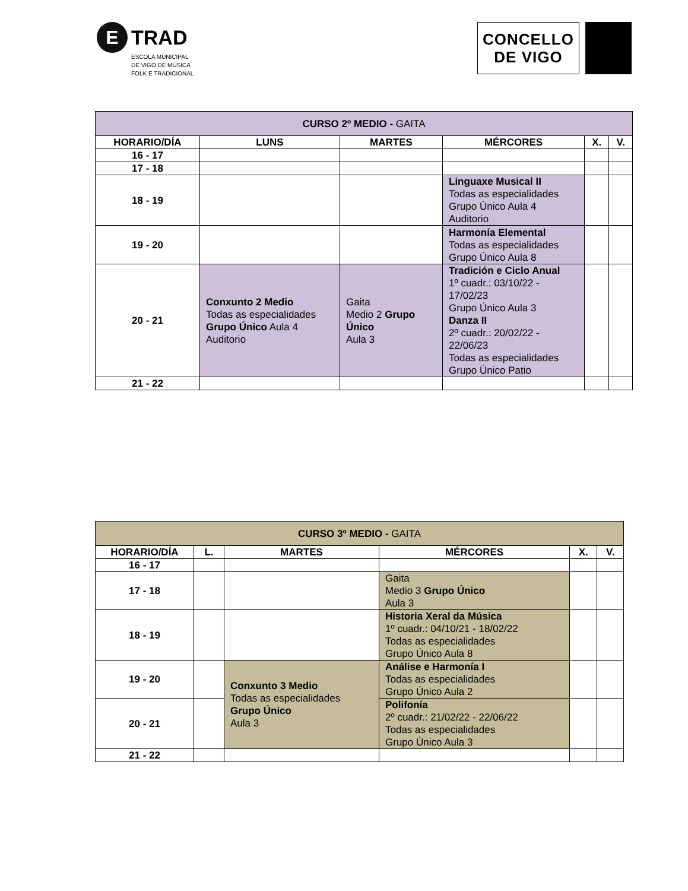E TRAD
ESCOLA MUNICIPAL
DE VIGO DE MÚSICA
FOLK E TRADICIONAL
CONCELLO
DE VIGO
| CURSO 2º MEDIO - GAITA | | | | | |
| --- | --- | --- | --- | --- | --- |
| HORARIO/DÍA | LUNS | MARTES | MÉRCORES | X. | V. |
| 16 - 17 | | | | | |
| 17 - 18 | | | | | |
| 18 - 19 | | | Linguaxe Musical II Todas as especialidades Grupo Único Aula 4 Auditorio | | |
| 19 - 20 | | | Harmonía Elemental Todas as especialidades Grupo Único Aula 8 | | |
| 20 - 21 | Conxunto 2 Medio Todas as especialidades Grupo Único Aula 4 Auditorio | Gaita Medio 2 Grupo Único Aula 3 | Tradición e Ciclo Anual 1º cuadr.: 03/10/22 - 17/02/23 Grupo Único Aula 3 Danza II 2º cuadr.: 20/02/22 - 22/06/23 Todas as especialidades Grupo Único Patio | | |
| 21 - 22 | | | | | |
| CURSO 3º MEDIO - GAITA | | | | | |
| --- | --- | --- | --- | --- | --- |
| HORARIO/DÍA | L. | MARTES | MÉRCORES | X. | V. |
| 16 - 17 | | | | | |
| 17 - 18 | | | Gaita Medio 3 Grupo Único Aula 3 | | |
| 18 - 19 | | | Historia Xeral da Música 1º cuadr.: 04/10/21 - 18/02/22 Todas as especialidades Grupo Único Aula 8 | | |
| 19 - 20 | | Conxunto 3 Medio Todas as especialidades Grupo Único Aula 3 | Análise e Harmonía I Todas as especialidades Grupo Único Aula 2 | | |
| 20 - 21 | | | Polifonía 2º cuadr.: 21/02/22 - 22/06/22 Todas as especialidades Grupo Único Aula 3 | | |
| 21 - 22 | | | | | |